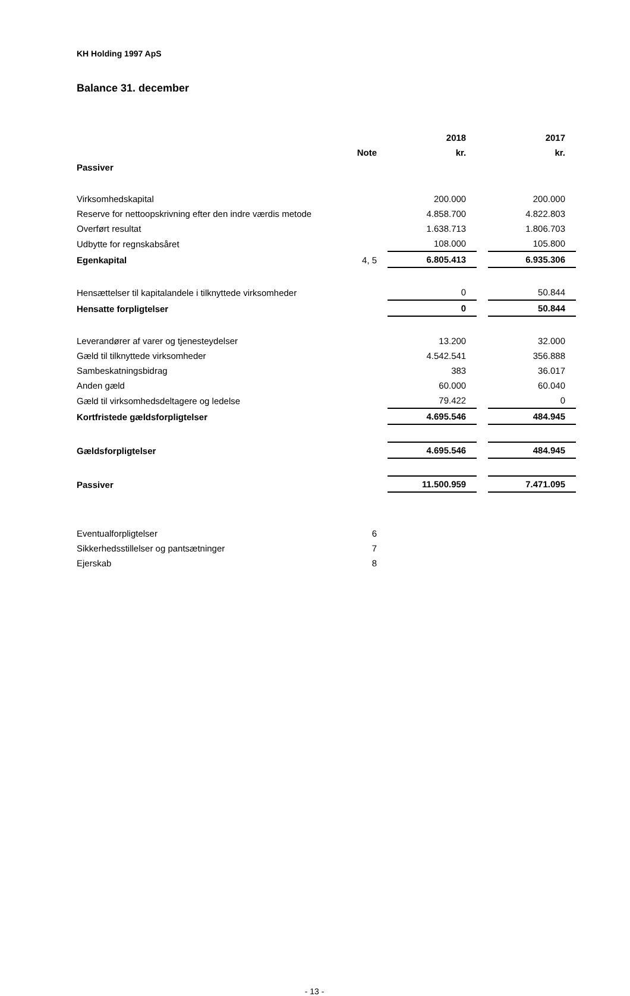KH Holding 1997 ApS
Balance 31. december
| | | 2018 | | 2017 |
| --- | --- | --- | --- | --- |
| | Note | kr. | | kr. |
| Passiver | | | | |
| Virksomhedskapital | | 200.000 | | 200.000 |
| Reserve for nettoopskrivning efter den indre værdis metode | | 4.858.700 | | 4.822.803 |
| Overført resultat | | 1.638.713 | | 1.806.703 |
| Udbytte for regnskabsåret | | 108.000 | | 105.800 |
| Egenkapital | 4, 5 | 6.805.413 | | 6.935.306 |
| Hensættelser til kapitalandele i tilknyttede virksomheder | | 0 | | 50.844 |
| Hensatte forpligtelser | | 0 | | 50.844 |
| Leverandører af varer og tjenesteydelser | | 13.200 | | 32.000 |
| Gæld til tilknyttede virksomheder | | 4.542.541 | | 356.888 |
| Sambeskatningsbidrag | | 383 | | 36.017 |
| Anden gæld | | 60.000 | | 60.040 |
| Gæld til virksomhedsdeltagere og ledelse | | 79.422 | | 0 |
| Kortfristede gældsforpligtelser | | 4.695.546 | | 484.945 |
| Gældsforpligtelser | | 4.695.546 | | 484.945 |
| Passiver | | 11.500.959 | | 7.471.095 |
| Eventualforpligtelser | 6 | | | |
| Sikkerhedsstillelser og pantsætninger | 7 | | | |
| Ejerskab | 8 | | | |
- 13 -